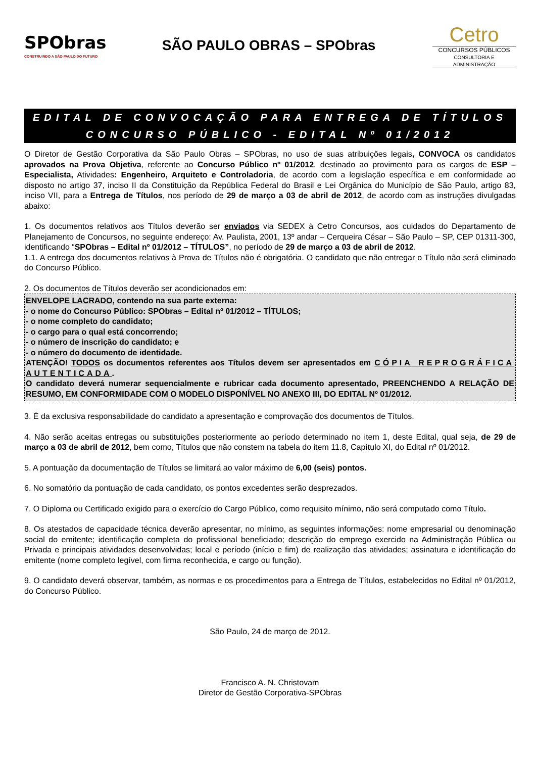SPObras
CONSTRUINDO A SÃO PAULO DO FUTURO
SÃO PAULO OBRAS – SPObras
Cetro
CONCURSOS PÚBLICOS
CONSULTORIA E ADMINISTRAÇÃO
EDITAL DE CONVOCAÇÃO PARA ENTREGA DE TÍTULOS
CONCURSO PÚBLICO - EDITAL Nº 01/2012
O Diretor de Gestão Corporativa da São Paulo Obras – SPObras, no uso de suas atribuições legais, CONVOCA os candidatos aprovados na Prova Objetiva, referente ao Concurso Público nº 01/2012, destinado ao provimento para os cargos de ESP – Especialista, Atividades: Engenheiro, Arquiteto e Controladoria, de acordo com a legislação específica e em conformidade ao disposto no artigo 37, inciso II da Constituição da República Federal do Brasil e Lei Orgânica do Município de São Paulo, artigo 83, inciso VII, para a Entrega de Títulos, nos período de 29 de março a 03 de abril de 2012, de acordo com as instruções divulgadas abaixo:
1. Os documentos relativos aos Títulos deverão ser enviados via SEDEX à Cetro Concursos, aos cuidados do Departamento de Planejamento de Concursos, no seguinte endereço: Av. Paulista, 2001, 13º andar – Cerqueira César – São Paulo – SP, CEP 01311-300, identificando “SPObras – Edital nº 01/2012 – TÍTULOS”, no período de 29 de março a 03 de abril de 2012.
1.1. A entrega dos documentos relativos à Prova de Títulos não é obrigatória. O candidato que não entregar o Título não será eliminado do Concurso Público.
2. Os documentos de Títulos deverão ser acondicionados em:
ENVELOPE LACRADO, contendo na sua parte externa:
- o nome do Concurso Público: SPObras – Edital nº 01/2012 – TÍTULOS;
- o nome completo do candidato;
- o cargo para o qual está concorrendo;
- o número de inscrição do candidato; e
- o número do documento de identidade.
ATENÇÃO! TODOS os documentos referentes aos Títulos devem ser apresentados em CÓPIA REPROGRÁFICA AUTENTICADA.
O candidato deverá numerar sequencialmente e rubricar cada documento apresentado, PREENCHENDO A RELAÇÃO DE RESUMO, EM CONFORMIDADE COM O MODELO DISPONÍVEL NO ANEXO III, DO EDITAL Nº 01/2012.
3. É da exclusiva responsabilidade do candidato a apresentação e comprovação dos documentos de Títulos.
4. Não serão aceitas entregas ou substituições posteriormente ao período determinado no item 1, deste Edital, qual seja, de 29 de março a 03 de abril de 2012, bem como, Títulos que não constem na tabela do item 11.8, Capítulo XI, do Edital nº 01/2012.
5. A pontuação da documentação de Títulos se limitará ao valor máximo de 6,00 (seis) pontos.
6. No somatório da pontuação de cada candidato, os pontos excedentes serão desprezados.
7. O Diploma ou Certificado exigido para o exercício do Cargo Público, como requisito mínimo, não será computado como Título.
8. Os atestados de capacidade técnica deverão apresentar, no mínimo, as seguintes informações: nome empresarial ou denominação social do emitente; identificação completa do profissional beneficiado; descrição do emprego exercido na Administração Pública ou Privada e principais atividades desenvolvidas; local e período (início e fim) de realização das atividades; assinatura e identificação do emitente (nome completo legível, com firma reconhecida, e cargo ou função).
9. O candidato deverá observar, também, as normas e os procedimentos para a Entrega de Títulos, estabelecidos no Edital nº 01/2012, do Concurso Público.
São Paulo, 24 de março de 2012.
Francisco A. N. Christovam
Diretor de Gestão Corporativa-SPObras